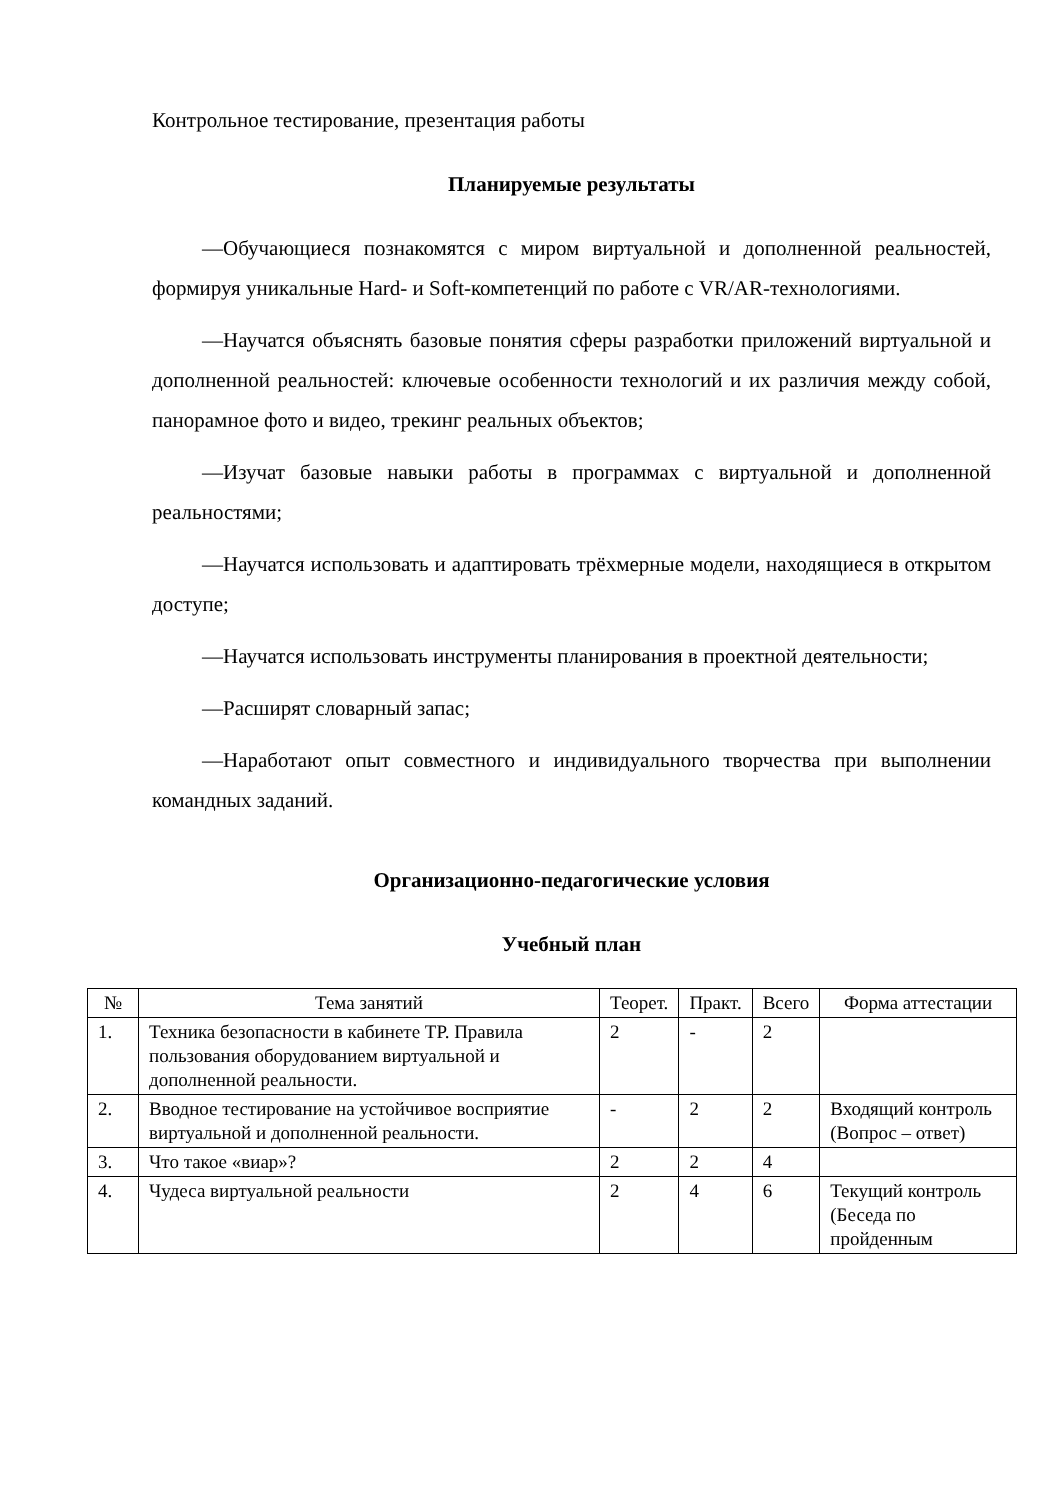Контрольное тестирование, презентация работы
Планируемые результаты
—Обучающиеся познакомятся с миром виртуальной и дополненной реальностей, формируя уникальные Hard- и Soft-компетенций по работе с VR/AR-технологиями.
—Научатся объяснять базовые понятия сферы разработки приложений виртуальной и дополненной реальностей: ключевые особенности технологий и их различия между собой, панорамное фото и видео, трекинг реальных объектов;
—Изучат базовые навыки работы в программах с виртуальной и дополненной реальностями;
—Научатся использовать и адаптировать трёхмерные модели, находящиеся в открытом доступе;
—Научатся использовать инструменты планирования в проектной деятельности;
—Расширят словарный запас;
—Наработают опыт совместного и индивидуального творчества при выполнении командных заданий.
Организационно-педагогические условия
Учебный план
| № | Тема занятий | Теорет. | Практ. | Всего | Форма аттестации |
| --- | --- | --- | --- | --- | --- |
| 1. | Техника безопасности в кабинете ТР. Правила пользования оборудованием виртуальной и дополненной реальности. | 2 | - | 2 | |
| 2. | Вводное тестирование на устойчивое восприятие виртуальной и дополненной реальности. | - | 2 | 2 | Входящий контроль (Вопрос – ответ) |
| 3. | Что такое «виар»? | 2 | 2 | 4 | |
| 4. | Чудеса виртуальной реальности | 2 | 4 | 6 | Текущий контроль (Беседа по пройденным |